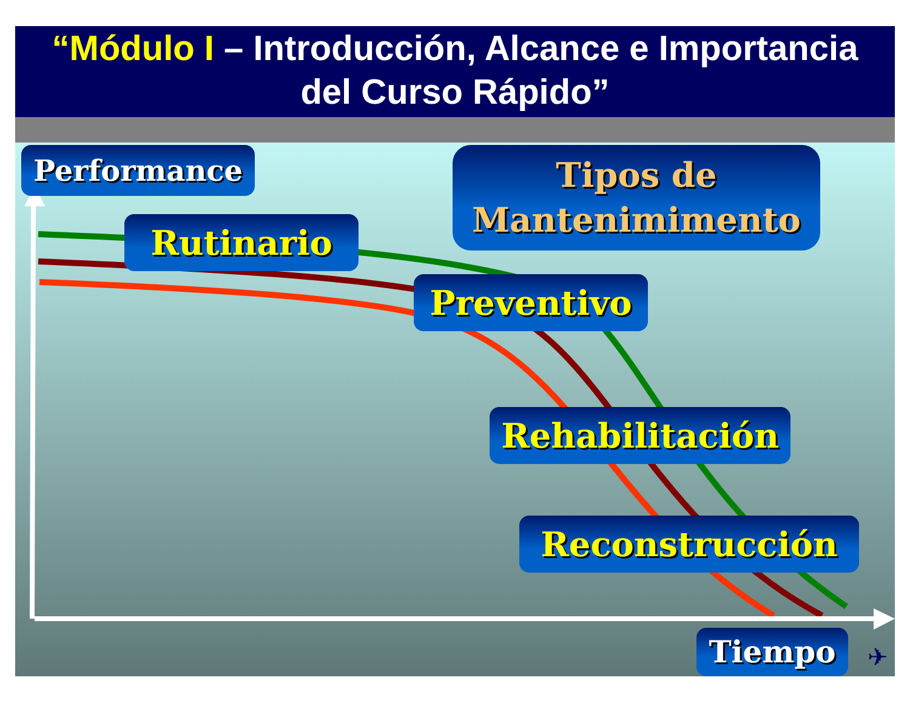“Módulo I – Introducción, Alcance e Importancia
del Curso Rápido”
Performance
Tipos de
Mantenimimento
Rutinario
Preventivo
Rehabilitación
Reconstrucción
Tiempo ✈